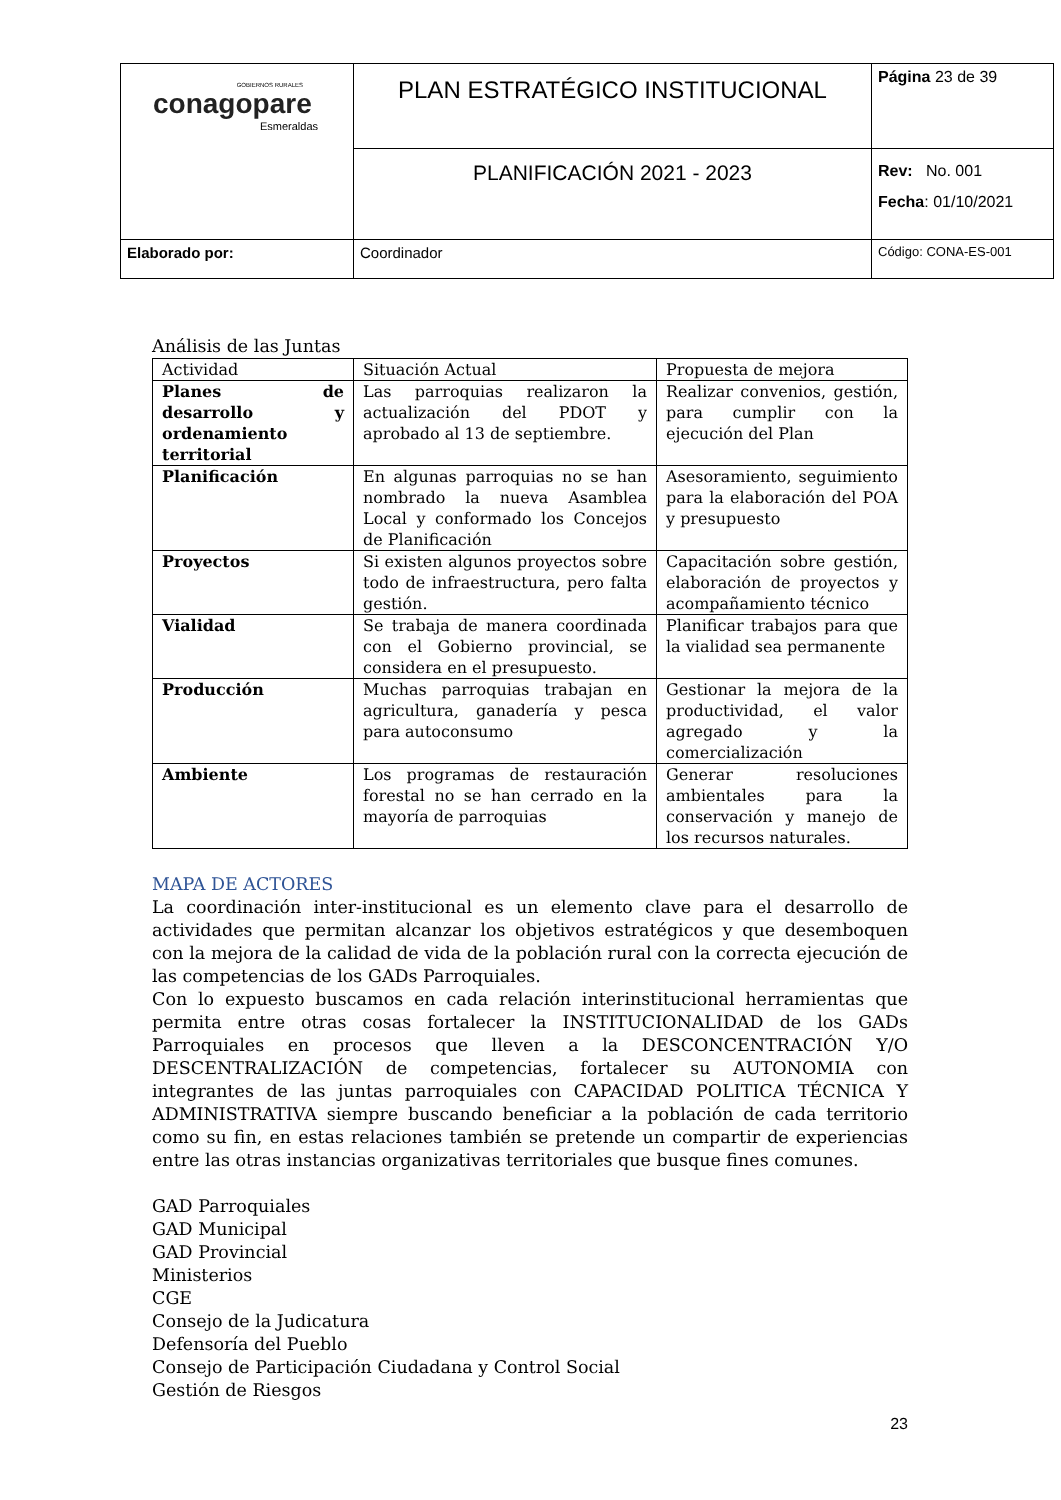| GOBIERNOS RURALES conagopare Esmeraldas | PLAN ESTRATÉGICO INSTITUCIONAL | Página 23 de 39 |
| | PLANIFICACIÓN 2021 - 2023 | Rev: No. 001 Fecha : 01/10/2021 |
| Elaborado por: | Coordinador | Código: CONA-ES-001 |
Análisis de las Juntas
| Actividad | Situación Actual | Propuesta de mejora |
| Planes de desarrollo y ordenamiento territorial | Las parroquias realizaron la actualización del PDOT y aprobado al 13 de septiembre. | Realizar convenios, gestión, para cumplir con la ejecución del Plan |
| Planificación | En algunas parroquias no se han nombrado la nueva Asamblea Local y conformado los Concejos de Planificación | Asesoramiento, seguimiento para la elaboración del POA y presupuesto |
| Proyectos | Si existen algunos proyectos sobre todo de infraestructura, pero falta gestión. | Capacitación sobre gestión, elaboración de proyectos y acompañamiento técnico |
| Vialidad | Se trabaja de manera coordinada con el Gobierno provincial, se considera en el presupuesto. | Planificar trabajos para que la vialidad sea permanente |
| Producción | Muchas parroquias trabajan en agricultura, ganadería y pesca para autoconsumo | Gestionar la mejora de la productividad, el valor agregado y la comercialización |
| Ambiente | Los programas de restauración forestal no se han cerrado en la mayoría de parroquias | Generar resoluciones ambientales para la conservación y manejo de los recursos naturales. |
MAPA DE ACTORES
La coordinación inter-institucional es un elemento clave para el desarrollo de actividades que permitan alcanzar los objetivos estratégicos y que desemboquen con la mejora de la calidad de vida de la población rural con la correcta ejecución de las competencias de los GADs Parroquiales.
Con lo expuesto buscamos en cada relación interinstitucional herramientas que permita entre otras cosas fortalecer la INSTITUCIONALIDAD de los GADs Parroquiales en procesos que lleven a la DESCONCENTRACIÓN Y/O DESCENTRALIZACIÓN de competencias, fortalecer su AUTONOMIA con integrantes de las juntas parroquiales con CAPACIDAD POLITICA TÉCNICA Y ADMINISTRATIVA siempre buscando beneficiar a la población de cada territorio como su fin, en estas relaciones también se pretende un compartir de experiencias entre las otras instancias organizativas territoriales que busque fines comunes.
GAD Parroquiales
GAD Municipal
GAD Provincial
Ministerios
CGE
Consejo de la Judicatura
Defensoría del Pueblo
Consejo de Participación Ciudadana y Control Social
Gestión de Riesgos
23